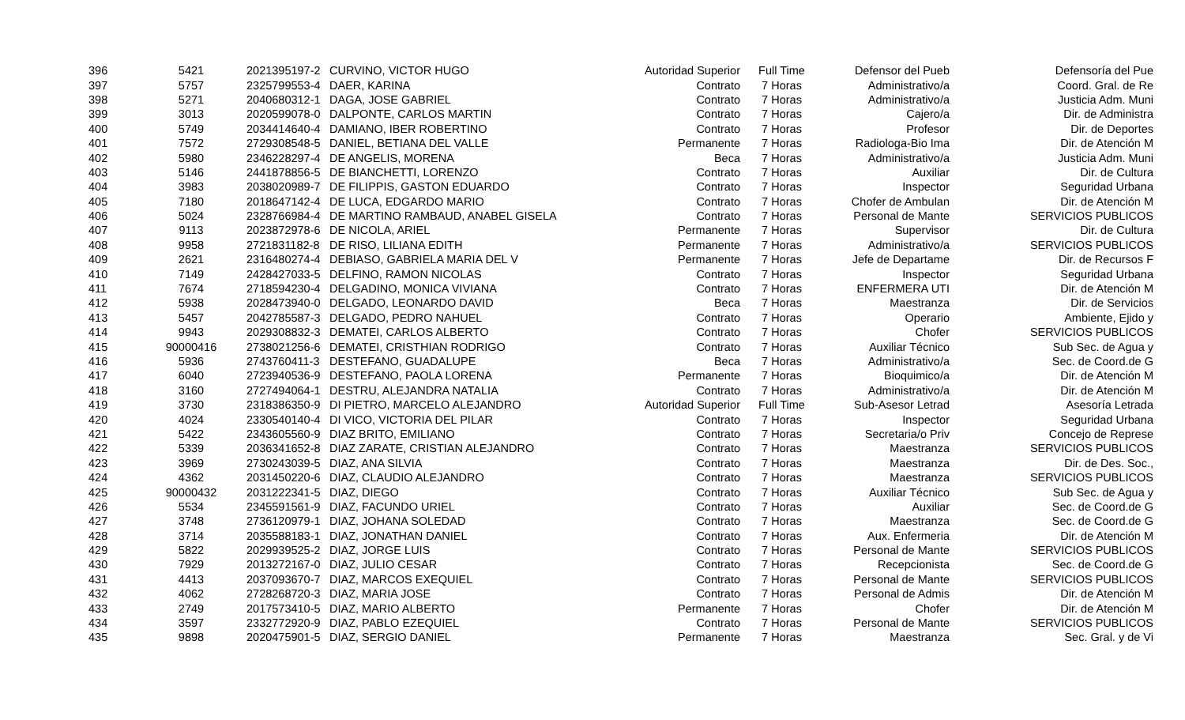| 396 | 5421 | 2021395197-2 | CURVINO, VICTOR HUGO | Autoridad Superior | Full Time | Defensor del Pueb | Defensoría del Pue |
| 397 | 5757 | 2325799553-4 | DAER, KARINA | Contrato | 7 Horas | Administrativo/a | Coord. Gral. de Re |
| 398 | 5271 | 2040680312-1 | DAGA, JOSE GABRIEL | Contrato | 7 Horas | Administrativo/a | Justicia Adm. Muni |
| 399 | 3013 | 2020599078-0 | DALPONTE, CARLOS MARTIN | Contrato | 7 Horas | Cajero/a | Dir. de Administra |
| 400 | 5749 | 2034414640-4 | DAMIANO, IBER ROBERTINO | Contrato | 7 Horas | Profesor | Dir. de Deportes |
| 401 | 7572 | 2729308548-5 | DANIEL, BETIANA DEL VALLE | Permanente | 7 Horas | Radiologa-Bio Ima | Dir. de Atención M |
| 402 | 5980 | 2346228297-4 | DE ANGELIS, MORENA | Beca | 7 Horas | Administrativo/a | Justicia Adm. Muni |
| 403 | 5146 | 2441878856-5 | DE BIANCHETTI, LORENZO | Contrato | 7 Horas | Auxiliar | Dir. de Cultura |
| 404 | 3983 | 2038020989-7 | DE FILIPPIS, GASTON EDUARDO | Contrato | 7 Horas | Inspector | Seguridad Urbana |
| 405 | 7180 | 2018647142-4 | DE LUCA, EDGARDO MARIO | Contrato | 7 Horas | Chofer de Ambulan | Dir. de Atención M |
| 406 | 5024 | 2328766984-4 | DE MARTINO RAMBAUD, ANABEL GISELA | Contrato | 7 Horas | Personal de Mante | SERVICIOS PUBLICOS |
| 407 | 9113 | 2023872978-6 | DE NICOLA, ARIEL | Permanente | 7 Horas | Supervisor | Dir. de Cultura |
| 408 | 9958 | 2721831182-8 | DE RISO, LILIANA EDITH | Permanente | 7 Horas | Administrativo/a | SERVICIOS PUBLICOS |
| 409 | 2621 | 2316480274-4 | DEBIASO, GABRIELA MARIA DEL V | Permanente | 7 Horas | Jefe de Departame | Dir. de Recursos F |
| 410 | 7149 | 2428427033-5 | DELFINO, RAMON NICOLAS | Contrato | 7 Horas | Inspector | Seguridad Urbana |
| 411 | 7674 | 2718594230-4 | DELGADINO, MONICA VIVIANA | Contrato | 7 Horas | ENFERMERA UTI | Dir. de Atención M |
| 412 | 5938 | 2028473940-0 | DELGADO, LEONARDO DAVID | Beca | 7 Horas | Maestranza | Dir. de Servicios |
| 413 | 5457 | 2042785587-3 | DELGADO, PEDRO NAHUEL | Contrato | 7 Horas | Operario | Ambiente, Ejido y |
| 414 | 9943 | 2029308832-3 | DEMATEI, CARLOS ALBERTO | Contrato | 7 Horas | Chofer | SERVICIOS PUBLICOS |
| 415 | 90000416 | 2738021256-6 | DEMATEI, CRISTHIAN RODRIGO | Contrato | 7 Horas | Auxiliar Técnico | Sub Sec. de Agua y |
| 416 | 5936 | 2743760411-3 | DESTEFANO, GUADALUPE | Beca | 7 Horas | Administrativo/a | Sec. de Coord.de G |
| 417 | 6040 | 2723940536-9 | DESTEFANO, PAOLA LORENA | Permanente | 7 Horas | Bioquimico/a | Dir. de Atención M |
| 418 | 3160 | 2727494064-1 | DESTRU, ALEJANDRA NATALIA | Contrato | 7 Horas | Administrativo/a | Dir. de Atención M |
| 419 | 3730 | 2318386350-9 | DI PIETRO, MARCELO ALEJANDRO | Autoridad Superior | Full Time | Sub-Asesor Letrad | Asesoría Letrada |
| 420 | 4024 | 2330540140-4 | DI VICO, VICTORIA DEL PILAR | Contrato | 7 Horas | Inspector | Seguridad Urbana |
| 421 | 5422 | 2343605560-9 | DIAZ BRITO, EMILIANO | Contrato | 7 Horas | Secretaria/o Priv | Concejo de Represe |
| 422 | 5339 | 2036341652-8 | DIAZ ZARATE, CRISTIAN ALEJANDRO | Contrato | 7 Horas | Maestranza | SERVICIOS PUBLICOS |
| 423 | 3969 | 2730243039-5 | DIAZ, ANA SILVIA | Contrato | 7 Horas | Maestranza | Dir. de Des. Soc., |
| 424 | 4362 | 2031450220-6 | DIAZ, CLAUDIO ALEJANDRO | Contrato | 7 Horas | Maestranza | SERVICIOS PUBLICOS |
| 425 | 90000432 | 2031222341-5 | DIAZ, DIEGO | Contrato | 7 Horas | Auxiliar Técnico | Sub Sec. de Agua y |
| 426 | 5534 | 2345591561-9 | DIAZ, FACUNDO URIEL | Contrato | 7 Horas | Auxiliar | Sec. de Coord.de G |
| 427 | 3748 | 2736120979-1 | DIAZ, JOHANA SOLEDAD | Contrato | 7 Horas | Maestranza | Sec. de Coord.de G |
| 428 | 3714 | 2035588183-1 | DIAZ, JONATHAN DANIEL | Contrato | 7 Horas | Aux. Enfermeria | Dir. de Atención M |
| 429 | 5822 | 2029939525-2 | DIAZ, JORGE LUIS | Contrato | 7 Horas | Personal de Mante | SERVICIOS PUBLICOS |
| 430 | 7929 | 2013272167-0 | DIAZ, JULIO CESAR | Contrato | 7 Horas | Recepcionista | Sec. de Coord.de G |
| 431 | 4413 | 2037093670-7 | DIAZ, MARCOS EXEQUIEL | Contrato | 7 Horas | Personal de Mante | SERVICIOS PUBLICOS |
| 432 | 4062 | 2728268720-3 | DIAZ, MARIA JOSE | Contrato | 7 Horas | Personal de Admis | Dir. de Atención M |
| 433 | 2749 | 2017573410-5 | DIAZ, MARIO ALBERTO | Permanente | 7 Horas | Chofer | Dir. de Atención M |
| 434 | 3597 | 2332772920-9 | DIAZ, PABLO EZEQUIEL | Contrato | 7 Horas | Personal de Mante | SERVICIOS PUBLICOS |
| 435 | 9898 | 2020475901-5 | DIAZ, SERGIO DANIEL | Permanente | 7 Horas | Maestranza | Sec. Gral. y de Vi |